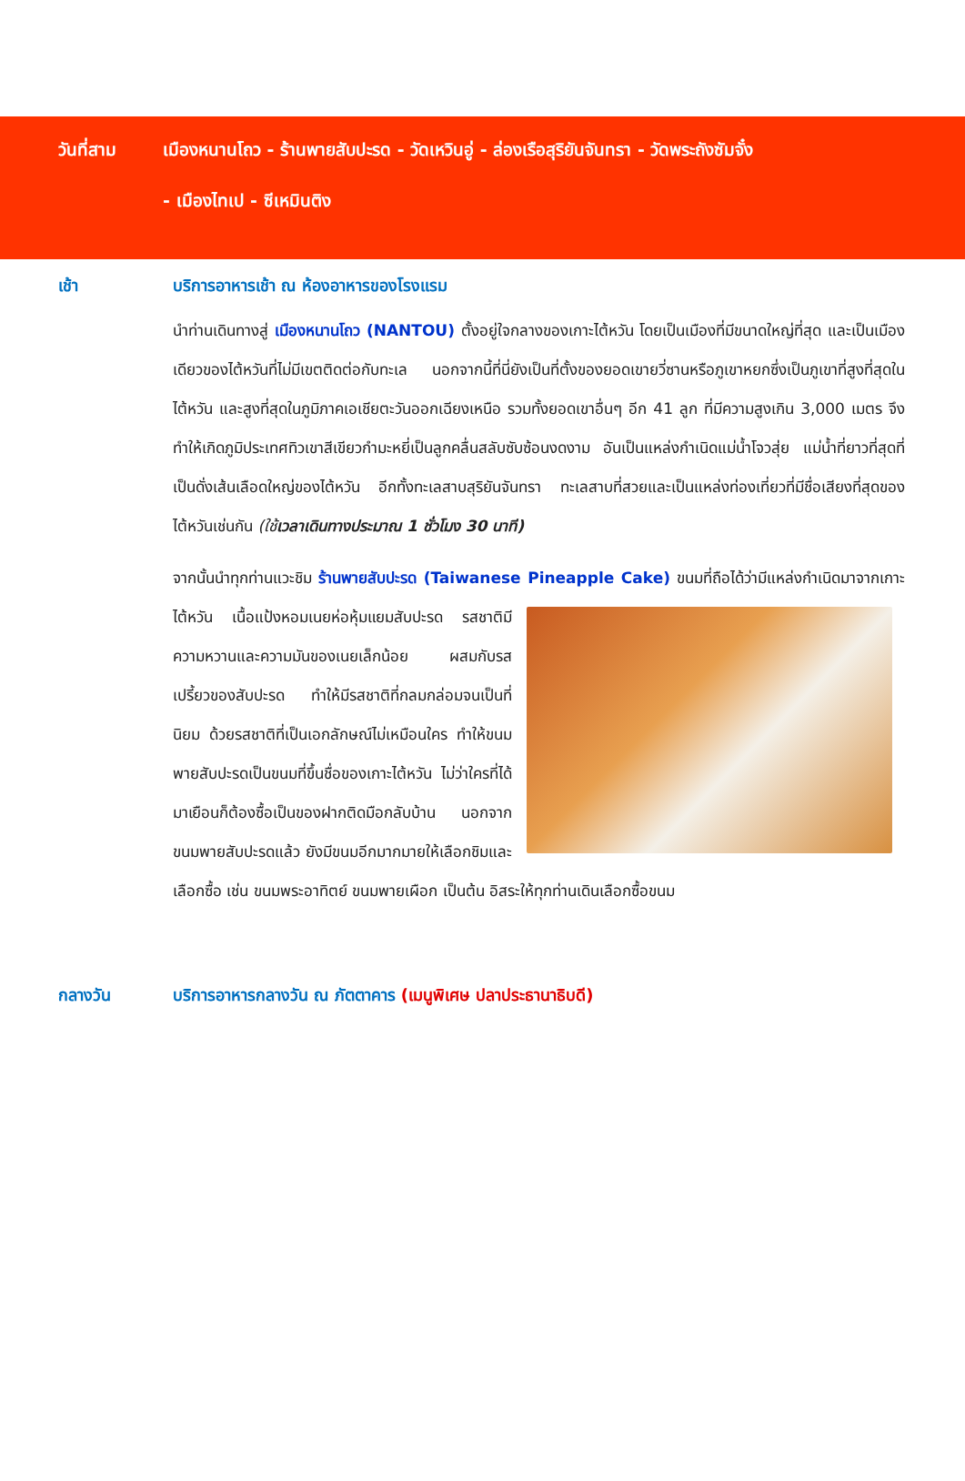วันที่สาม เมืองหนานโถว - ร้านพายสับปะรด - วัดเหวินอู่ - ล่องเรือสุริยันจันทรา - วัดพระถังซัมจั๋ง
- เมืองไทเป - ซีเหมินติง
เช้า บริการอาหารเช้า ณ ห้องอาหารของโรงแรม
นำท่านเดินทางสู่ เมืองหนานโถว (NANTOU) ตั้งอยู่ใจกลางของเกาะไต้หวัน โดยเป็นเมืองที่มีขนาดใหญ่ที่สุด และเป็นเมืองเดียวของไต้หวันที่ไม่มีเขตติดต่อกับทะเล นอกจากนี้ที่นี่ยังเป็นที่ตั้งของยอดเขายวี่ซานหรือภูเขาหยกซึ่งเป็นภูเขาที่สูงที่สุดในไต้หวัน และสูงที่สุดในภูมิภาคเอเชียตะวันออกเฉียงเหนือ รวมทั้งยอดเขาอื่นๆ อีก 41 ลูก ที่มีความสูงเกิน 3,000 เมตร จึงทำให้เกิดภูมิประเทศทิวเขาสีเขียวกำมะหยี่เป็นลูกคลื่นสลับซับซ้อนงดงาม อันเป็นแหล่งกำเนิดแม่น้ำโจวสุ่ย แม่น้ำที่ยาวที่สุดที่เป็นดั่งเส้นเลือดใหญ่ของไต้หวัน อีกทั้งทะเลสาบสุริยันจันทรา ทะเลสาบที่สวยและเป็นแหล่งท่องเที่ยวที่มีชื่อเสียงที่สุดของไต้หวันเช่นกัน (ใช้เวลาเดินทางประมาณ 1 ชั่วโมง 30 นาที)
จากนั้นนำทุกท่านแวะชิม ร้านพายสับปะรด (Taiwanese Pineapple Cake) ขนมที่ถือได้ว่ามีแหล่งกำเนิดมาจากเกาะไต้หวัน เนื้อแป้งหอมเนยห่อหุ้มแยมสับปะรด รสชาติมีความหวานและความมันของเนยเล็กน้อย ผสมกับรสเปรี้ยวของสับปะรด ทำให้มีรสชาติที่กลมกล่อมจนเป็นที่นิยม ด้วยรสชาติที่เป็นเอกลักษณ์ไม่เหมือนใคร ทำให้ขนมพายสับปะรดเป็นขนมที่ขึ้นชื่อของเกาะไต้หวัน ไม่ว่าใครที่ได้มาเยือนก็ต้องซื้อเป็นของฝากติดมือกลับบ้าน นอกจากขนมพายสับปะรดแล้ว ยังมีขนมอีกมากมายให้เลือกชิมและเลือกซื้อ เช่น ขนมพระอาทิตย์ ขนมพายเผือก เป็นต้น อิสระให้ทุกท่านเดินเลือกซื้อขนม
กลางวัน บริการอาหารกลางวัน ณ ภัตตาคาร (เมนูพิเศษ ปลาประธานาธิบดี)